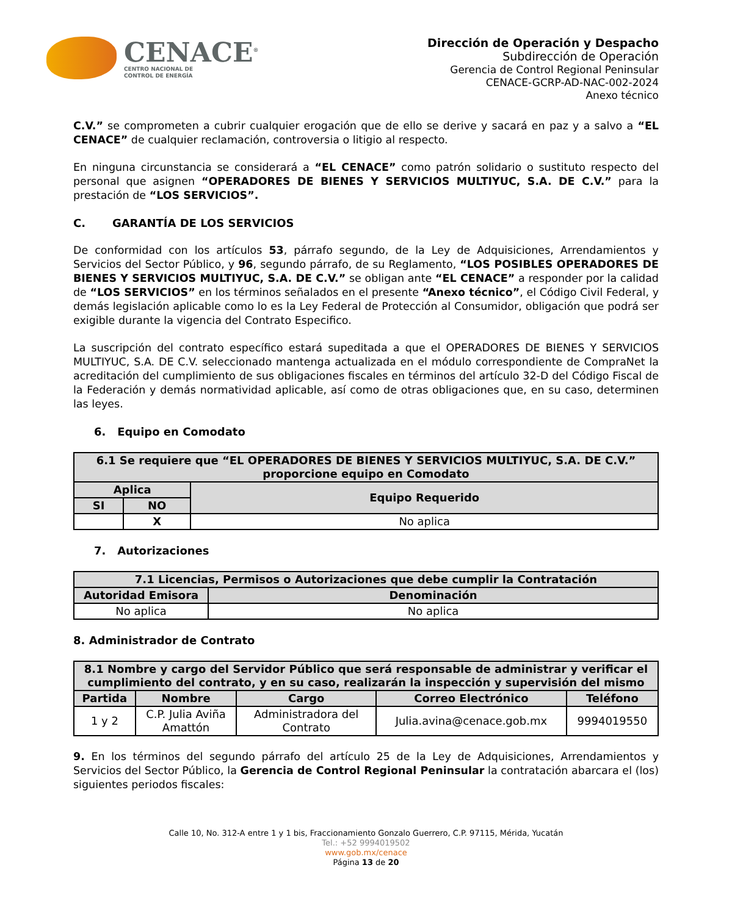CENACE<sup>®</sup>
CENTRO NACIONAL DE
CONTROL DE ENERGÍA
Dirección de Operación y Despacho
Subdirección de Operación
Gerencia de Control Regional Peninsular
CENACE-GCRP-AD-NAC-002-2024
Anexo técnico
C.V.” se comprometen a cubrir cualquier erogación que de ello se derive y sacará en paz y a salvo a “EL CENACE” de cualquier reclamación, controversia o litigio al respecto.
En ninguna circunstancia se considerará a “EL CENACE” como patrón solidario o sustituto respecto del personal que asignen “OPERADORES DE BIENES Y SERVICIOS MULTIYUC, S.A. DE C.V.” para la prestación de “LOS SERVICIOS”.
C. GARANTÍA DE LOS SERVICIOS
De conformidad con los artículos 53, párrafo segundo, de la Ley de Adquisiciones, Arrendamientos y Servicios del Sector Público, y 96, segundo párrafo, de su Reglamento, “LOS POSIBLES OPERADORES DE BIENES Y SERVICIOS MULTIYUC, S.A. DE C.V.” se obligan ante “EL CENACE” a responder por la calidad de “LOS SERVICIOS” en los términos señalados en el presente “Anexo técnico”, el Código Civil Federal, y demás legislación aplicable como lo es la Ley Federal de Protección al Consumidor, obligación que podrá ser exigible durante la vigencia del Contrato Especifico.
La suscripción del contrato específico estará supeditada a que el OPERADORES DE BIENES Y SERVICIOS MULTIYUC, S.A. DE C.V. seleccionado mantenga actualizada en el módulo correspondiente de CompraNet la acreditación del cumplimiento de sus obligaciones fiscales en términos del artículo 32-D del Código Fiscal de la Federación y demás normatividad aplicable, así como de otras obligaciones que, en su caso, determinen las leyes.
6. Equipo en Comodato
| 6.1 Se requiere que “EL OPERADORES DE BIENES Y SERVICIOS MULTIYUC, S.A. DE C.V.” proporcione equipo en Comodato | | |
| --- | --- | --- |
| Aplica | | Equipo Requerido |
| SI | NO | |
| | X | No aplica |
7. Autorizaciones
| 7.1 Licencias, Permisos o Autorizaciones que debe cumplir la Contratación | |
| --- | --- |
| Autoridad Emisora | Denominación |
| No aplica | No aplica |
8. Administrador de Contrato
| 8.1 Nombre y cargo del Servidor Público que será responsable de administrar y verificar el cumplimiento del contrato, y en su caso, realizarán la inspección y supervisión del mismo | | | | |
| --- | --- | --- | --- | --- |
| Partida | Nombre | Cargo | Correo Electrónico | Teléfono |
| 1 y 2 | C.P. Julia Aviña Amattón | Administradora del Contrato | Julia.avina@cenace.gob.mx | 9994019550 |
9. En los términos del segundo párrafo del artículo 25 de la Ley de Adquisiciones, Arrendamientos y Servicios del Sector Público, la Gerencia de Control Regional Peninsular la contratación abarcara el (los) siguientes periodos fiscales:
Calle 10, No. 312-A entre 1 y 1 bis, Fraccionamiento Gonzalo Guerrero, C.P. 97115, Mérida, Yucatán
Tel.: +52 9994019502
www.gob.mx/cenace
Página 13 de 20